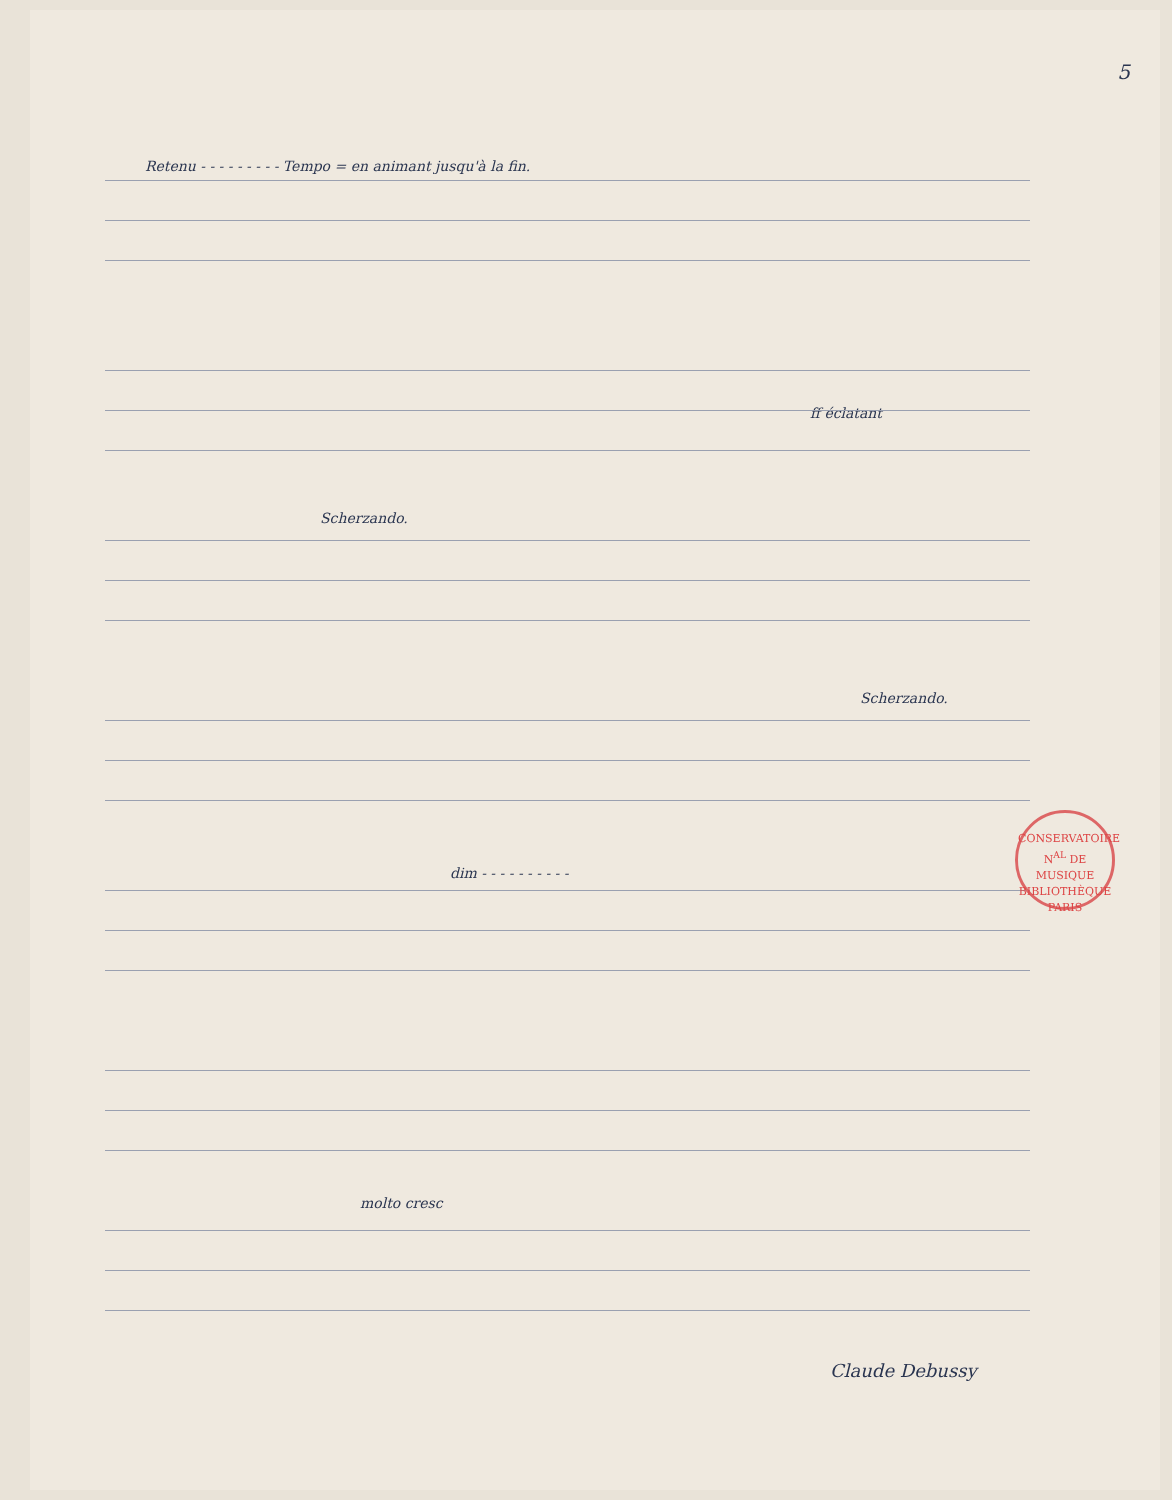5
Retenu - - - - - - - - - Tempo = en animant jusqu'à la fin.
Scherzando.
Scherzando.
dim - - - - - - - - - -
molto cresc
ff éclatant
CONSERVATOIRE N<sup>AL</sup> DE MUSIQUE
BIBLIOTHÈQUE
PARIS
Claude Debussy